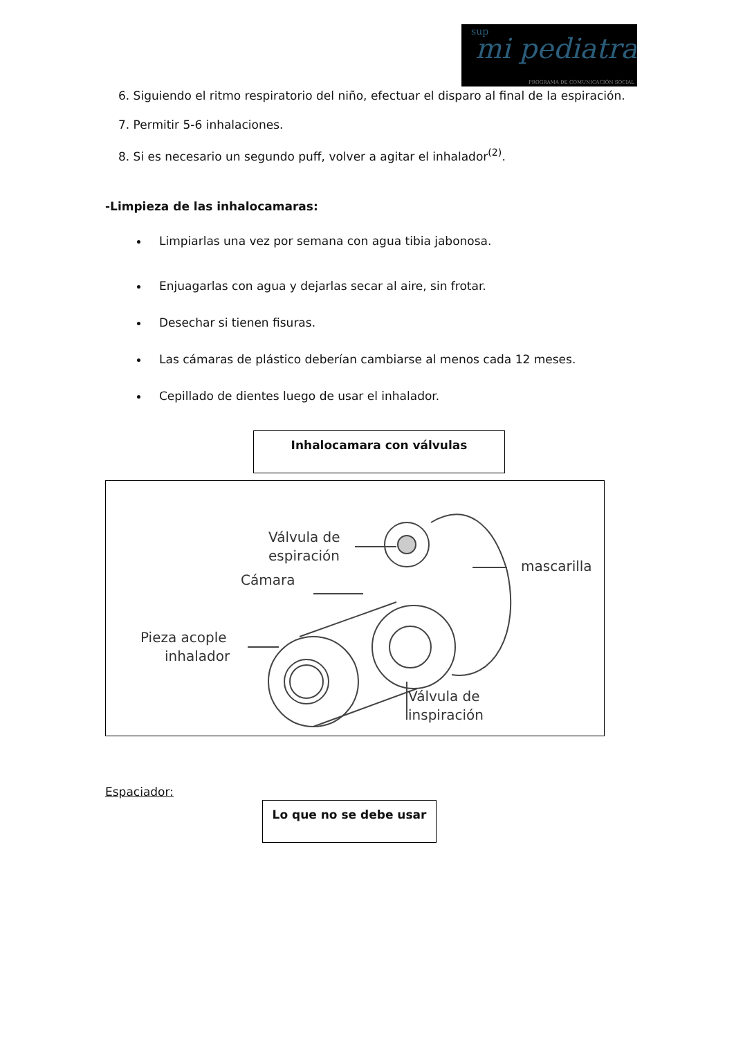sup
mi pediatra
PROGRAMA DE COMUNICACIÓN SOCIAL
6. Siguiendo el ritmo respiratorio del niño, efectuar el disparo al final de la espiración.
7. Permitir 5-6 inhalaciones.
8. Si es necesario un segundo puff, volver a agitar el inhalador<sup>(2)</sup>.
-Limpieza de las inhalocamaras:
Limpiarlas una vez por semana con agua tibia jabonosa.
Enjuagarlas con agua y dejarlas secar al aire, sin frotar.
Desechar si tienen fisuras.
Las cámaras de plástico deberían cambiarse al menos cada 12 meses.
Cepillado de dientes luego de usar el inhalador.
Inhalocamara con válvulas
Válvula de
espiración
Cámara
mascarilla
Pieza acople
inhalador
Válvula de
inspiración
Espaciador:
Lo que no se debe usar